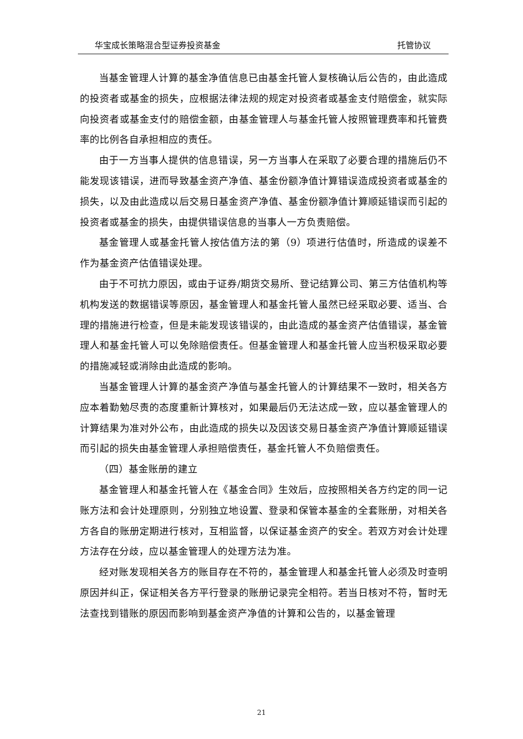华宝成长策略混合型证券投资基金 托管协议
当基金管理人计算的基金净值信息已由基金托管人复核确认后公告的，由此造成的投资者或基金的损失，应根据法律法规的规定对投资者或基金支付赔偿金，就实际向投资者或基金支付的赔偿金额，由基金管理人与基金托管人按照管理费率和托管费率的比例各自承担相应的责任。
由于一方当事人提供的信息错误，另一方当事人在采取了必要合理的措施后仍不能发现该错误，进而导致基金资产净值、基金份额净值计算错误造成投资者或基金的损失，以及由此造成以后交易日基金资产净值、基金份额净值计算顺延错误而引起的投资者或基金的损失，由提供错误信息的当事人一方负责赔偿。
基金管理人或基金托管人按估值方法的第（9）项进行估值时，所造成的误差不作为基金资产估值错误处理。
由于不可抗力原因，或由于证券/期货交易所、登记结算公司、第三方估值机构等机构发送的数据错误等原因，基金管理人和基金托管人虽然已经采取必要、适当、合理的措施进行检查，但是未能发现该错误的，由此造成的基金资产估值错误，基金管理人和基金托管人可以免除赔偿责任。但基金管理人和基金托管人应当积极采取必要的措施减轻或消除由此造成的影响。
当基金管理人计算的基金资产净值与基金托管人的计算结果不一致时，相关各方应本着勤勉尽责的态度重新计算核对，如果最后仍无法达成一致，应以基金管理人的计算结果为准对外公布，由此造成的损失以及因该交易日基金资产净值计算顺延错误而引起的损失由基金管理人承担赔偿责任，基金托管人不负赔偿责任。
（四）基金账册的建立
基金管理人和基金托管人在《基金合同》生效后，应按照相关各方约定的同一记账方法和会计处理原则，分别独立地设置、登录和保管本基金的全套账册，对相关各方各自的账册定期进行核对，互相监督，以保证基金资产的安全。若双方对会计处理方法存在分歧，应以基金管理人的处理方法为准。
经对账发现相关各方的账目存在不符的，基金管理人和基金托管人必须及时查明原因并纠正，保证相关各方平行登录的账册记录完全相符。若当日核对不符，暂时无法查找到错账的原因而影响到基金资产净值的计算和公告的，以基金管理
21